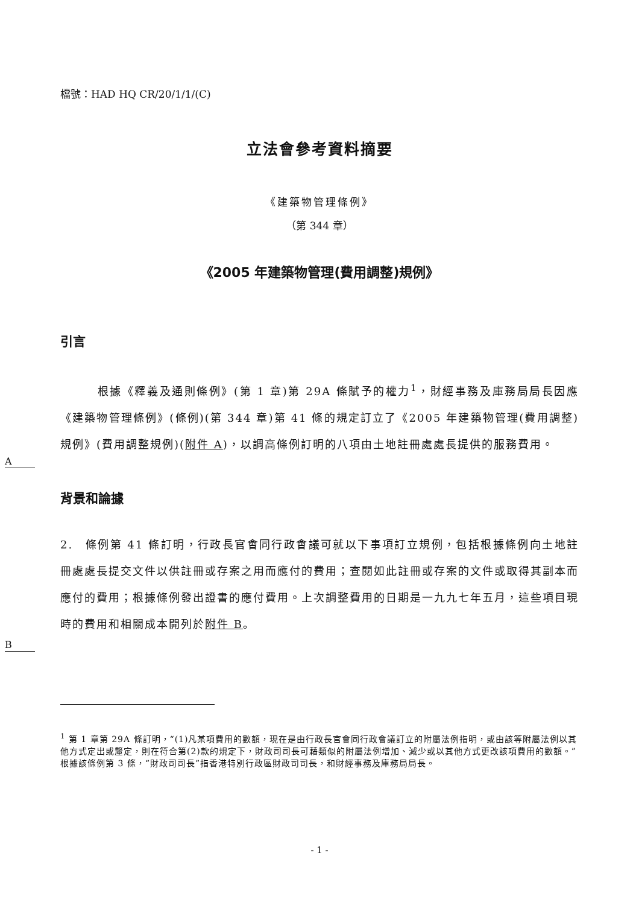檔號：HAD HQ CR/20/1/1/(C)
立法會參考資料摘要
《建築物管理條例》
（第 344 章）
《2005 年建築物管理(費用調整)規例》
引言
　　　根據《釋義及通則條例》(第 1 章)第 29A 條賦予的權力<sup>1</sup>，財經事務及庫務局局長因應《建築物管理條例》(條例)(第 344 章)第 41 條的規定訂立了《2005 年建築物管理(費用調整)規例》(費用調整規例)(附件 A)，以調高條例訂明的八項由土地註冊處處長提供的服務費用。
A
背景和論據
2.　條例第 41 條訂明，行政長官會同行政會議可就以下事項訂立規例，包括根據條例向土地註冊處處長提交文件以供註冊或存案之用而應付的費用；查閱如此註冊或存案的文件或取得其副本而應付的費用；根據條例發出證書的應付費用。上次調整費用的日期是一九九七年五月，這些項目現時的費用和相關成本開列於附件 B。
B
<sup>1</sup> 第 1 章第 29A 條訂明，“(1)凡某項費用的數額，現在是由行政長官會同行政會議訂立的附屬法例指明，或由該等附屬法例以其他方式定出或釐定，則在符合第(2)款的規定下，財政司司長可藉類似的附屬法例增加、減少或以其他方式更改該項費用的數額。”根據該條例第 3 條，“財政司司長”指香港特別行政區財政司司長，和財經事務及庫務局局長。
- 1 -